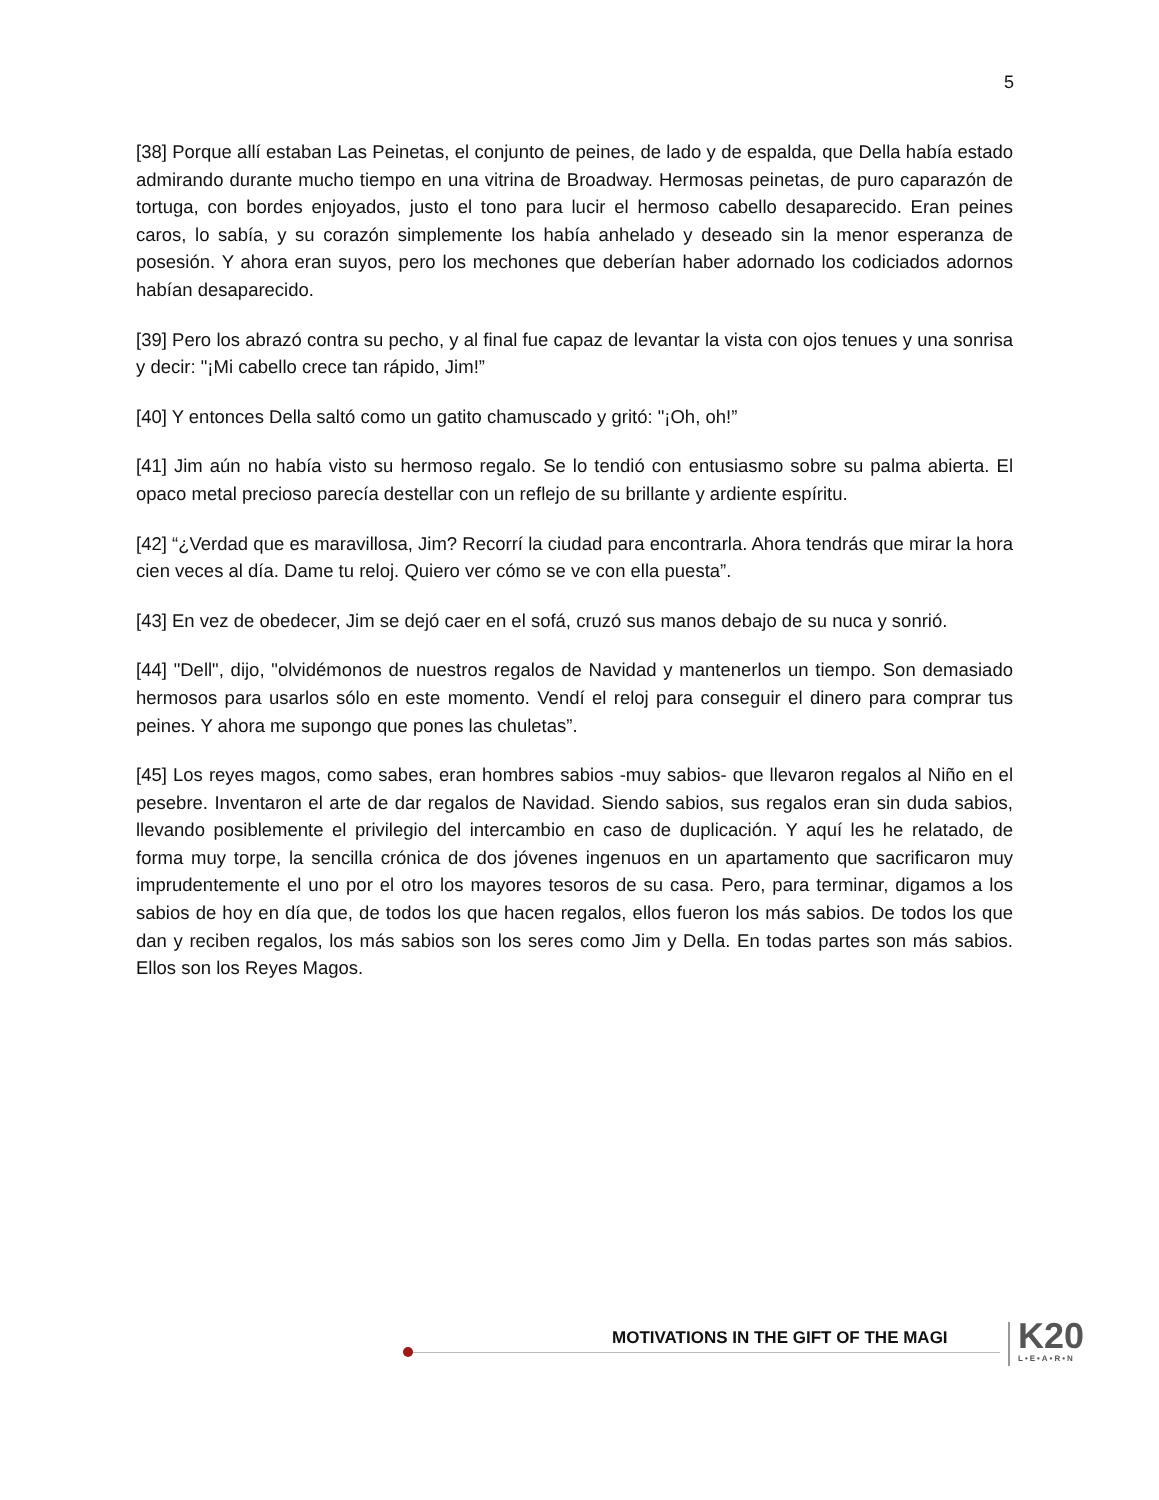5
[38] Porque allí estaban Las Peinetas, el conjunto de peines, de lado y de espalda, que Della había estado admirando durante mucho tiempo en una vitrina de Broadway. Hermosas peinetas, de puro caparazón de tortuga, con bordes enjoyados, justo el tono para lucir el hermoso cabello desaparecido. Eran peines caros, lo sabía, y su corazón simplemente los había anhelado y deseado sin la menor esperanza de posesión. Y ahora eran suyos, pero los mechones que deberían haber adornado los codiciados adornos habían desaparecido.
[39] Pero los abrazó contra su pecho, y al final fue capaz de levantar la vista con ojos tenues y una sonrisa y decir: "¡Mi cabello crece tan rápido, Jim!”
[40] Y entonces Della saltó como un gatito chamuscado y gritó: "¡Oh, oh!”
[41] Jim aún no había visto su hermoso regalo. Se lo tendió con entusiasmo sobre su palma abierta. El opaco metal precioso parecía destellar con un reflejo de su brillante y ardiente espíritu.
[42] “¿Verdad que es maravillosa, Jim? Recorrí la ciudad para encontrarla. Ahora tendrás que mirar la hora cien veces al día. Dame tu reloj. Quiero ver cómo se ve con ella puesta”.
[43] En vez de obedecer, Jim se dejó caer en el sofá, cruzó sus manos debajo de su nuca y sonrió.
[44] "Dell", dijo, "olvidémonos de nuestros regalos de Navidad y mantenerlos un tiempo. Son demasiado hermosos para usarlos sólo en este momento. Vendí el reloj para conseguir el dinero para comprar tus peines. Y ahora me supongo que pones las chuletas”.
[45] Los reyes magos, como sabes, eran hombres sabios -muy sabios- que llevaron regalos al Niño en el pesebre. Inventaron el arte de dar regalos de Navidad. Siendo sabios, sus regalos eran sin duda sabios, llevando posiblemente el privilegio del intercambio en caso de duplicación. Y aquí les he relatado, de forma muy torpe, la sencilla crónica de dos jóvenes ingenuos en un apartamento que sacrificaron muy imprudentemente el uno por el otro los mayores tesoros de su casa. Pero, para terminar, digamos a los sabios de hoy en día que, de todos los que hacen regalos, ellos fueron los más sabios. De todos los que dan y reciben regalos, los más sabios son los seres como Jim y Della. En todas partes son más sabios. Ellos son los Reyes Magos.
MOTIVATIONS IN THE GIFT OF THE MAGI
K20
L•E•A•R•N